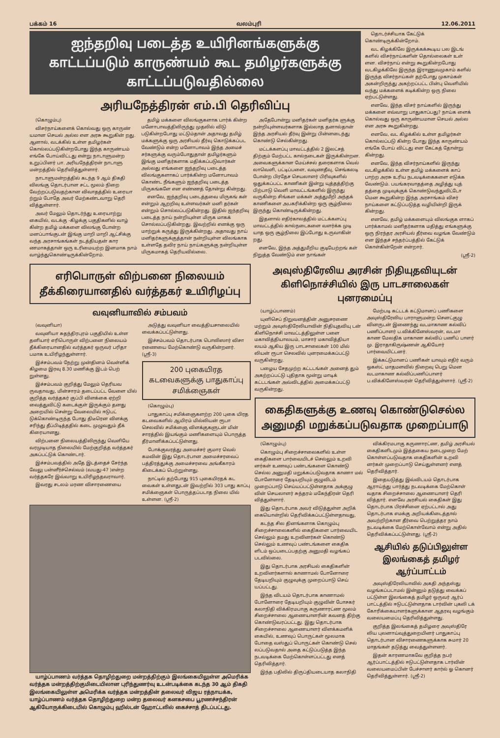பக்கம் 16 வலம்புரி 12.06.2011
ஐந்தறிவு படைத்த உயிரினங்களுக்கு காட்டப்படும் காருண்யம் கூட தமிழர்களுக்கு காட்டப்படுவதில்லை
அரியநேத்திரன் எம்.பி தெரிவிப்பு
(கொழும்பு)
விசர்நாய்களைக் கொல்வது ஒரு காருண் யமான செயல் அல்ல என அரசு கூறுகின் றது. ஆனால், வடக்கில் உள்ள தமிழர்கள் கொல்லப்படுகின்றபோது இந்த காருண்யம் எங்கே போய்விட்டது என்று நாடாளுமன்ற உறுப்பினர் பா. அரியநேத்திரன் நாடாளு மன்றத்தில் தெரிவித்துள்ளார்.
நாடாளுமன்றத்தில் கடந்த 9 ஆம் திகதி விலங்கு தொடர்பான சட்ட மூலம் நிறை வேற்றப்படுவதற்கான விவாதத்தில் உரையா ற்றும் போதே அவர் மேற்கண்டவாறு தெரி வித்துள்ளார்.
அவர் மேலும் தொடர்ந்து உரையாற்று கையில், வடக்கு -கிழக்கு பகுதிகளில் வாழ் கின்ற தமிழ் மக்களை விலங்கு போன்ற மனப்பாங்குடன் இங்கு மாறி மாறி ஆட்சிக்கு வந்த அரசாங்கங்கள் நடத்தியதன் கார ணமாகத்தான் ஒரு உரிமையற்ற இனமாக நாம் வாழ்ந்துகொண்டிருக்கின்றோம்.
தமிழ் மக்களை விலங்குகளாக பார்க் கின்ற மனோபாவத்திலிருந்து முதலில் விடு படுகின்றபோது மட்டும்தான் அதாவது தமிழ் மக்களுக்கு ஒரு அரசியல் தீர்வு கொடுக்கப்பட வேண்டும் என்ற மனோபாவம் இந்த அமைச் சர்களுக்கு வரும்போதுதான் தமிழர்களும் இங்கு மனிதர்களாக மதிக்கப்படுவார்கள் அல்லது எங்களை ஐந்தறிவு படைத்த விலங்குகளாகப் பார்க்கின்ற மனோபாவம் கொண்ட நீங்களும் ஐந்தறிவு படைத்த மிருகங்களே என எண்ணத் தோன்று கின்றது.
எனவே, ஐந்தறிவு படைத்தவை மிருகங் கள் என்றும் ஆறறிவு உள்ளவர்கள் மனி தர்கள் என்றும் சொல்லப்படுகின்றது. இதில் ஐந்தறிவு படைத்த நாய் நன்றியுள்ள மிருக மாகக் சொல்லப்படுகின்றது. இவற்றில் எனக்கு ஒரு மாற்றுக் கருத்து இருக்கின்றது. அதாவது நாய் மனிதர்களுக்குத்தான் நன்றியுள்ள விலங்காக உள்ளதே தவிர நாய் நாய்களுக்கு நன்றியுள்ள மிருகமாகத் தெரியவில்லை.
அதேபோன்று மனிதர்கள் மனிதர்க ளுக்கு நன்றியுள்ளவர்களாக இல்லாத தனால்தான் இந்த அரசியல் தீர்வு இன்று பின்னடைந்து கொண்டு செல்கின்றது.
மட்டக்களப்பு மாவட்டத்தில் 2 இலட்சத் திற்கும் மேற்பட்ட கால்நடைகள் இருக்கின்றன. அவைகளுக்கான மேய்ச்சல் தரைகளாக வெல் லாவெளி, பட்டிப்பளை, வவுணதீவு, செங்கலடி போன்ற பிரதேச செயலாளர் பிரிவுகளில் ஒதுக்கப்பட்ட காணிகள் இன்று யுத்தத்திற்கு பிற்பாடு வெளி மாவட்டங்களில் இருந்து வருகின்ற சிங்கள மக்கள் அத்துமீறி அந்தக் காணிகளை அபகரிக்கின்ற ஒரு சூழ்நிலை இருந்து கொண்டிருக்கின்றது.
இதனால் எதிர்காலத்தில் மட்டக்களப்பு மாவட்டத்தில் கால்நடைகளை வளர்க்க முடி யாத ஒரு சூழ்நிலை இப்போது உருவாகின் றது.
எனவே, இந்த அத்துமீறிய குடியேற்றங் கள் நிறுத்த வேண்டும் என நாங்கள்
தொடர்ச்சியாக கேட்டுக் கொண்டிருக்கின்றோம்.
வட கிழக்கிலே இருக்கக்கூடிய பல இடங் களில் விசர்நாய்களின் தொல்லைகள் உள் ளன. விசர்நாய் என்று கூறுகின்றபோது வடகிழக்கிலே இருந்த இராணுவமுகாம் களில் இருந்த விசர்நாய்கள் தற்போது முகாம்கள் அகன்றிருந்து அகற்றப்பட்ட பின்பு வெளியில் வந்து மக்களைக் கடிக்கின்ற ஒரு நிலை ஏற்பட்டுள்ளது.
எனவே, இந்த விசர் நாய்களில் இருந்து மக்களை எவ்வாறு பாதுகாப்பது? நாய்க ளைக் கொல்வது ஒரு காருண்யமான செயல் அல்ல என அரசு கூறுகின்றது.
எனவே, வட கிழக்கில் உள்ள தமிழர்கள் கொல்லப்படு கின்ற போது இந்த காருண்யம் எங்கே போய் விட்டது என கேட்கத் தோன்று கின்றது.
எனவே, இந்த விசர்நாய்களில் இருந்து வடகிழக்கில் உள்ள தமிழ் மக்களைக் காப் பாற்ற அரசு உரிய நடவடிக்கைகளை எடுக்க வேண்டும். பயங்கரவாதத்தை அழித்து யுத் தத்தை முடிவுக்குக் கொண்டுவந்துவிட்டோ மென கூறுகின்ற இந்த அரசாங்கம் விசர் நாய்களை கட்டுப்படுத்த வழியின்றி இருக் கின்றது.
எனவே, தமிழ் மக்களையும் விலங்குக ளாகப் பார்க்காமல் மனிதர்களாக மதித்து எங்களுக்கு ஒரு நிரந்தர அரசியல் தீர்வை வழங்க வேண்டும் என இந்தச் சந்தர்ப்பத்தில் கேட்டுக் கொள்கின்றேன் என்றார்.
(ஸ்ரீ-2)
எரிபொருள் விற்பனை நிலையம் தீக்கிரையானதில் வர்த்தகர் உயிரிழப்பு
வவுனியாவில் சம்பவம்
(வவுனியா)
வவுனியா சுதந்திரபுரம் பகுதியில் உள்ள தனியார் எரிபொருள் விற்பனை நிலையம் தீக்கிரையானதில் வர்த்தகர் ஒருவர் பரிதா பமாக உயிரிழந்துள்ளார்.
இச்சம்பவம் நேற்று முன்தினம் வெள்ளிக் கிழமை இரவு 8.30 மணிக்கு இடம் பெற் றுள்ளது.
இச்சம்பவம் குறித்து மேலும் தெரியவ ருவதாவது, மின்சாரம் தடைப்பட்ட வேளை யில் குறித்த வர்த்தகர் குப்பி விளக்கை ஏற்றி வைத்துவிட்டு கடைக்குள் இருக்கும் தனது அறையில் சென்று வேலையில் ஈடுபட் டுக்கொண்டிருந்த போது திடீரென விளக்கு சரிந்து தீப்பிடித்ததில் கடை முழுவதும் தீக் கிரையானது.
விற்பனை நிலையத்திலிருந்து வெளியே வரமுடியாத நிலையில் மேற்குறித்த வர்த்தகர் அகப்பட்டுக் கொண்டார்.
இச்சம்பவத்தில் அதே இடத்தைச் சேர்ந்த வேலு பன்னீர்ச்செல்வம் (வயது-47 )என்ற வர்த்தகரே இவ்வாறு உயிரிழந்தவராவார்.
இவரது சடலம் மரண விசாரணையை
அடுத்து வவுனியா வைத்தியசாலையில் வைக்கப்பட்டுள்ளது.
இச்சம்பவம் தொடர்பாக பொலிஸார் விசா ரணையை மேற்கொண்டு வருகின்றனர். (ஸ்ரீ-3)
200 புகையிரத கடவைகளுக்கு பாதுகாப்பு சமிக்ஞைகள்
(கொழும்பு)
பாதுகாப்பு சமிக்ஞைகளற்ற 200 புகை யிரத கடவைகளில் ஆயிரம் மில்லியன் ரூபா செலவில் சமிக்ஞை விளக்குகளுடன் மின் சாரத்தில் இயங்கும் மணிகளையும் பொருத்த தீர்மானிக்கப்பட்டுள்ளது.
போக்குவரத்து அமைச்சர் குமார வெல் கமவின் இது தொடர்பான அமைச்சரவைப் பத்திரத்துக்கு அமைச்சரவை அங்கீகாரம் கிடைக்கப் பெற்றுள்ளது.
நாட்டில் தற்போது 915 புகையிரதக் கட வைகள் உள்ளதுடன் இவற்றில் 303 பாது காப்பு சமிக்ஞைகள் பொருத்தப்படாத நிலை யில் உள்ளன. (ஸ்ரீ-2)
யாழ்ப்பாணம் வர்த்தக தொழிற்துறை மன்றத்திற்கும் இலங்கையிலுள்ள அமெரிக்க வர்த்தக மன்றத்திற்குமிடையிலான புரிந்துணர்வு உடன்படிக்கை கடந்த 30 ஆம் திகதி இலங்கையிலுள்ள அமெரிக்க வர்த்தக மன்றத்தின் தலைவர் விஜய ரத்நாயக்க, யாழ்ப்பாணம் வர்த்தக தொழிற்துறை மன்ற தலைவர் கனகசபை பூரணச்சந்திரன் ஆகியோருக்கிடையில் கொழும்பு ஹில்டன் ஹோட்டலில் கைச்சாத் திடப்பட்டது.
அவுஸ்திரேலிய அரசின் நிதியுதவியுடன் கிளிநொச்சியில் இரு பாடசாலைகள் புனரமைப்பு
(யாழ்ப்பாணம்)
யுனிசெப் நிறுவனத்தின் அனுசரணை மற்றும் அவுஸ்திரேலியாவின் நிதியுதவியு டன் கிளிநொச்சி மாவட்டத்திலுள்ள பளை மகாவித்தியாலயம், மாசார் மகாவித்தியா லயம் ஆகிய இரு பாடசாலைகள் 100 மில் லியன் ரூபா செலவில் புனரமைக்கப்பட்டு வருகின்றது.
பழைய சேதமுற்ற கட்டடங்கள் அனைத் தும் அகற்றப்பட்டு புதிதாக மூன்று மாடிக் கட்டடங்கள் அவ்விடத்தில் அமைக்கப்பட்டு வருகின்றது.
மேற்படி கட்டடக் கட்டுமானப் பணிகளை அவுஸ்திரேலிய பாராளுமன்ற செனட்குழு வினருடன் இணைந்து வடமாகாண கல்விப் பணிப்பாளர் ப.விக்கினேஸ்வரன், வடமா காண மேலதிக மாகாண கல்விப் பணிப் பாளர் மு. இராதாகிருஷ்ணன் ஆகியோர் பார்வையிட்டனர்.
இக்கட்டுமானப் பணிகள் யாவும் எதிர் வரும் ஒகஸ்ட் மாதமளவில் நிறைவு பெறு மென வடமாகாண கல்விப்பணிப்பாளர் ப.விக்கினேஸ்வரன் தெரிவித்துள்ளார். (ஸ்ரீ-2)
கைதிகளுக்கு உணவு கொண்டுசெல்ல அனுமதி மறுக்கப்படுவதாக முறைப்பாடு
(கொழும்பு)
கொழும்பு சிறைச்சாலைகளில் உள்ள கைதிகளை பார்வையிடச் செல்லும் உறவி னர்கள் உணவுப் பண்டங்களை கொண்டு செல்ல அனுமதி மறுக்கப்படுவதாக காணா மல் போனோரை தேடியறியும் குழுவிடம் முறைப்பாடு செய்யப்பட்டுள்ளதாக அக்குழு வின் செயலாளர் சுந்தரம் மகேந்திரன் தெரி வித்துள்ளார்.
இது தொடர்பாக அவர் விடுத்துள்ள அறிக் கையொன்றில் தெரிவிக்கப்பட்டுள்ளதாவது,
கடந்த சில தினங்களாக கொழும்பு சிறைச்சாலைகளில் கைதிகளை பார்வையிட செல்லும் தமது உறவினர்கள் கொண்டு செல்லும் உணவுப் பண்டங்களை கைதிக ளிடம் ஒப்படைப்பதற்கு அனுமதி வழங்கப் படவில்லை.
இது தொடர்பாக அரசியல் கைதிகளின் உறவினர்களால் காணாமல் போனோரை தேடியறியும் குழுவுக்கு முறைப்பாடு செய் யப்பட்டது.
இந்த விடயம் தொடர்பாக காணாமல் போனோரை தேடியறியும் குழுவின் போசகர் கலாநிதி விக்கிரமபாகு கருணாரட்ண மூலம் சிறைச்சாலை ஆணையாளரின் கவனத் திற்கு கொண்டுவரப்பட்டது. இது தொடர்பாக சிறைச்சாலை ஆணையாளர் விளக்கமளிக் கையில், உணவுப் பொருட்கள் மூலமாக போதை வஸ்துப் பொருட்கள் கொண்டு செல் லப்படுவதால் அதை கட்டுப்படுத்த இந்த நடவடிக்கை மேற்கொள்ளப்பட்டது எனத் தெரிவித்தார்.
இந்த பதிலில் திருப்தியடையாத கலாநிதி
விக்கிரமபாகு கருணாரட்ண, தமிழ் அரசியல் கைதிகளிடமும் இத்தகைய நடைமுறை மேற் கொள்ளப்படுவதாக கைதிகளின் உறவி னர்கள் முறைப்பாடு செய்துள்ளனர் எனத் தெரிவித்தார்.
இதையடுத்து இவ்விடயம் தொடர்பாக ஆராய்ந்து பார்த்து நடவடிக்கை மேற்கொள் வதாக சிறைச்சாலை ஆணையாளர் தெரி வித்தார். எனவே அரசியல் கைதிகள் இது தொடர்பாக பிரச்சினை ஏற்பட்டால் அது தொடர்பாக எமக்கு அறியக்கிடைத்தால் அவற்றிற்கான தீர்வை பெற்றுத்தர நாம் நடவடிக்கை மேற்கொள்வோம் என்று அதில் தெரிவிக்கப்பட்டுள்ளது. (ஸ்ரீ-2)
ஆசியில் தடுப்பிலுள்ள இலங்கைத் தமிழர் ஆர்ப்பாட்டம்
அவுஸ்திரேலியாவில் அகதி அந்தஸ்து வழங்கப்படாமல் இன்னும் தடுத்து வைக்கப் பட்டுள்ள இலங்கைத் தமிழர் ஒருவர் ஆர்ப் பாட்டத்தில் ஈடுபட்டுள்ளதாக டார்வின் புகலி டக் கோரிக்கையாளர்களுக்கான ஆதரவு வழங்கும் வலையமைப்பு தெரிவித்துள்ளது.
குறித்த இலங்கைத் தமிழரை அவுஸ்திரே லிய புலனாய்வுத்துறையினர் பாதுகாப்பு தொடர்பான விசாரணைகளுக்காக சுமார் 20 மாதங்கள் தடுத்து வைத்துள்ளனர்.
இதன் காரணமாகவே குறித்த நபர் ஆர்ப்பாட்டத்தில் ஈடுபட்டுள்ளதாக டார்வின் வலையமைப்பின் பேச்சாளர் கார்ல் ஓ கொனர் தெரிவித்துள்ளார். (ஸ்ரீ-2)